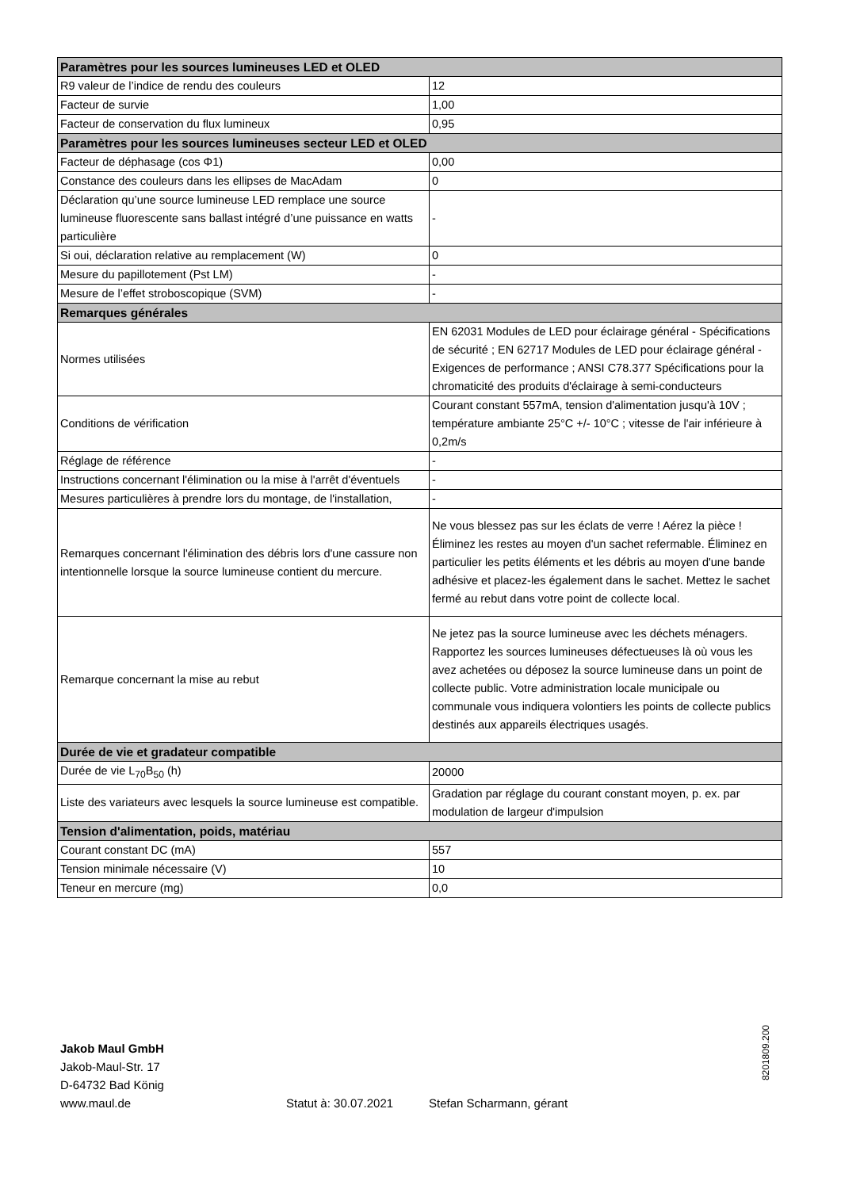| Paramètres pour les sources lumineuses LED et OLED | |
| --- | --- |
| R9 valeur de l’indice de rendu des couleurs | 12 |
| Facteur de survie | 1,00 |
| Facteur de conservation du flux lumineux | 0,95 |
| Paramètres pour les sources lumineuses secteur LED et OLED | |
| Facteur de déphasage (cos Φ1) | 0,00 |
| Constance des couleurs dans les ellipses de MacAdam | 0 |
| Déclaration qu’une source lumineuse LED remplace une source lumineuse fluorescente sans ballast intégré d’une puissance en watts particulière | - |
| Si oui, déclaration relative au remplacement (W) | 0 |
| Mesure du papillotement (Pst LM) | - |
| Mesure de l’effet stroboscopique (SVM) | - |
| Remarques générales | |
| Normes utilisées | EN 62031 Modules de LED pour éclairage général - Spécifications de sécurité ; EN 62717 Modules de LED pour éclairage général - Exigences de performance ; ANSI C78.377 Spécifications pour la chromaticité des produits d'éclairage à semi-conducteurs |
| Conditions de vérification | Courant constant 557mA, tension d'alimentation jusqu'à 10V ; température ambiante 25°C +/- 10°C ; vitesse de l'air inférieure à 0,2m/s |
| Réglage de référence | - |
| Instructions concernant l'élimination ou la mise à l'arrêt d'éventuels | - |
| Mesures particulières à prendre lors du montage, de l'installation, | - |
| Remarques concernant l'élimination des débris lors d'une cassure non intentionnelle lorsque la source lumineuse contient du mercure. | Ne vous blessez pas sur les éclats de verre ! Aérez la pièce ! Éliminez les restes au moyen d'un sachet refermable. Éliminez en particulier les petits éléments et les débris au moyen d'une bande adhésive et placez-les également dans le sachet. Mettez le sachet fermé au rebut dans votre point de collecte local. |
| Remarque concernant la mise au rebut | Ne jetez pas la source lumineuse avec les déchets ménagers. Rapportez les sources lumineuses défectueuses là où vous les avez achetées ou déposez la source lumineuse dans un point de collecte public. Votre administration locale municipale ou communale vous indiquera volontiers les points de collecte publics destinés aux appareils électriques usagés. |
| Durée de vie et gradateur compatible | |
| Durée de vie L<sub>70</sub>B<sub>50</sub> (h) | 20000 |
| Liste des variateurs avec lesquels la source lumineuse est compatible. | Gradation par réglage du courant constant moyen, p. ex. par modulation de largeur d'impulsion |
| Tension d'alimentation, poids, matériau | |
| Courant constant DC (mA) | 557 |
| Tension minimale nécessaire (V) | 10 |
| Teneur en mercure (mg) | 0,0 |
Jakob Maul GmbH
Jakob-Maul-Str. 17
D-64732 Bad König
www.maul.de
Statut à: 30.07.2021
Stefan Scharmann, gérant
8201809.200